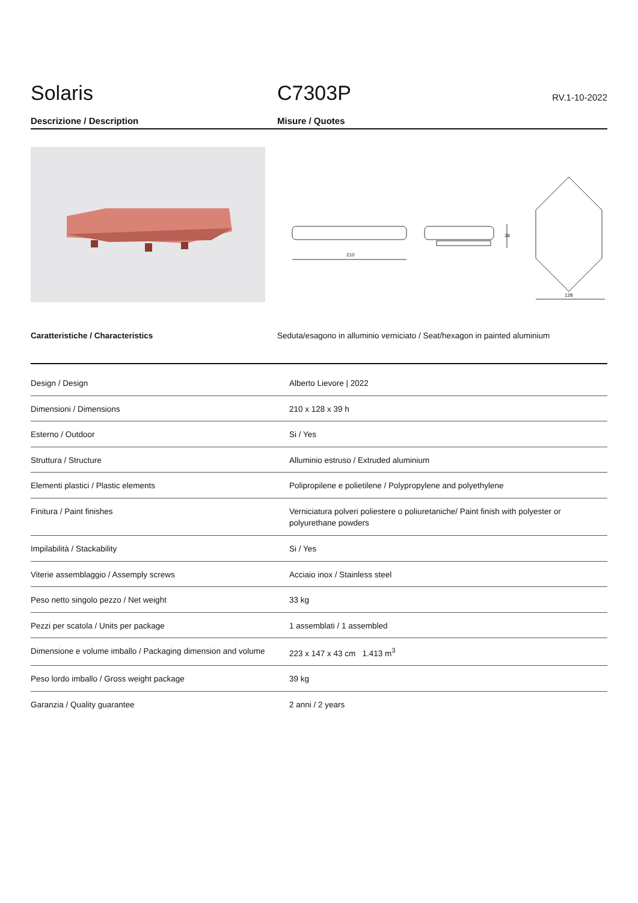Solaris
C7303P
RV.1-10-2022
Descrizione / Description Misure / Quotes
210
39
128
Caratteristiche / Characteristics Seduta/esagono in alluminio verniciato / Seat/hexagon in painted aluminium
| Design / Design | Alberto Lievore / 2022 |
| Dimensioni / Dimensions | 210 x 128 x 39 h |
| Esterno / Outdoor | Si / Yes |
| Struttura / Structure | Alluminio estruso / Extruded aluminium |
| Elementi plastici / Plastic elements | Polipropilene e polietilene / Polypropylene and polyethylene |
| Finitura / Paint finishes | Verniciatura polveri poliestere o poliuretaniche/ Paint finish with polyester or polyurethane powders |
| Impilabilità / Stackability | Si / Yes |
| Viterie assemblaggio / Assemply screws | Acciaio inox / Stainless steel |
| Peso netto singolo pezzo / Net weight | 33 kg |
| Pezzi per scatola / Units per package | 1 assemblati / 1 assembled |
| Dimensione e volume imballo / Packaging dimension and volume | 223 x 147 x 43 cm 1.413 m<sup>3</sup> |
| Peso lordo imballo / Gross weight package | 39 kg |
| Garanzia / Quality guarantee | 2 anni / 2 years |